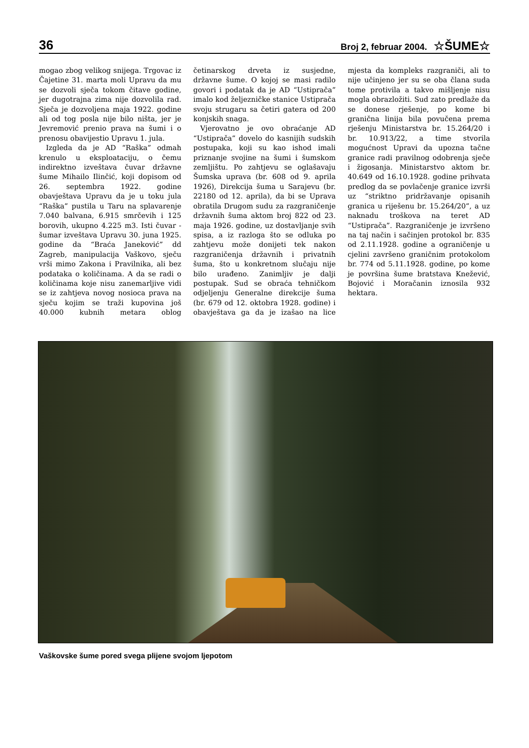36 Broj 2, februar 2004. ☆ŠUME☆
mogao zbog velikog snijega. Trgovac iz Čajetine 31. marta moli Upravu da mu se dozvoli sječa tokom čitave godine, jer dugotrajna zima nije dozvolila rad. Sječa je dozvoljena maja 1922. godine ali od tog posla nije bilo ništa, jer je Jevremović prenio prava na šumi i o prenosu obavijestio Upravu 1. jula.
Izgleda da je AD “Raška” odmah krenulo u eksploataciju, o čemu indirektno izveštava čuvar državne šume Mihailo Ilinčić, koji dopisom od 26. septembra 1922. godine obavještava Upravu da je u toku jula “Raška” pustila u Taru na splavarenje 7.040 balvana, 6.915 smrčevih i 125 borovih, ukupno 4.225 m3. Isti čuvar - šumar izveštava Upravu 30. juna 1925. godine da “Braća Janeković” dd Zagreb, manipulacija Vaškovo, sječu vrši mimo Zakona i Pravilnika, ali bez podataka o količinama. A da se radi o količinama koje nisu zanemarljive vidi se iz zahtjeva novog nosioca prava na sječu kojim se traži kupovina još 40.000 kubnih metara oblog četinarskog drveta iz susjedne, državne šume. O kojoj se masi radilo govori i podatak da je AD “Ustiprača” imalo kod željezničke stanice Ustiprača svoju strugaru sa četiri gatera od 200 konjskih snaga.
Vjerovatno je ovo obraćanje AD “Ustiprača” dovelo do kasnijih sudskih postupaka, koji su kao ishod imali priznanje svojine na šumi i šumskom zemljištu. Po zahtjevu se oglašavaju Šumska uprava (br. 608 od 9. aprila 1926), Direkcija šuma u Sarajevu (br. 22180 od 12. aprila), da bi se Uprava obratila Drugom sudu za razgraničenje državnih šuma aktom broj 822 od 23. maja 1926. godine, uz dostavljanje svih spisa, a iz razloga što se odluka po zahtjevu može donijeti tek nakon razgraničenja državnih i privatnih šuma, što u konkretnom slučaju nije bilo urađeno. Zanimljiv je dalji postupak. Sud se obraća tehničkom odjeljenju Generalne direkcije šuma (br. 679 od 12. oktobra 1928. godine) i obavještava ga da je izašao na lice mjesta da kompleks razgraniči, ali to nije učinjeno jer su se oba člana suda tome protivila a takvo mišljenje nisu mogla obrazložiti. Sud zato predlaže da se donese rješenje, po kome bi granična linija bila povučena prema rješenju Ministarstva br. 15.264/20 i br. 10.913/22, a time stvorila mogućnost Upravi da upozna tačne granice radi pravilnog odobrenja sječe i žigosanja. Ministarstvo aktom br. 40.649 od 16.10.1928. godine prihvata predlog da se povlačenje granice izvrši uz “striktno pridržavanje opisanih granica u riješenu br. 15.264/20”, a uz naknadu troškova na teret AD “Ustiprača”. Razgraničenje je izvršeno na taj način i sačinjen protokol br. 835 od 2.11.1928. godine a ograničenje u cjelini završeno graničnim protokolom br. 774 od 5.11.1928. godine, po kome je površina šume bratstava Knežević, Bojović i Moračanin iznosila 932 hektara.
Vaškovske šume pored svega plijene svojom ljepotom